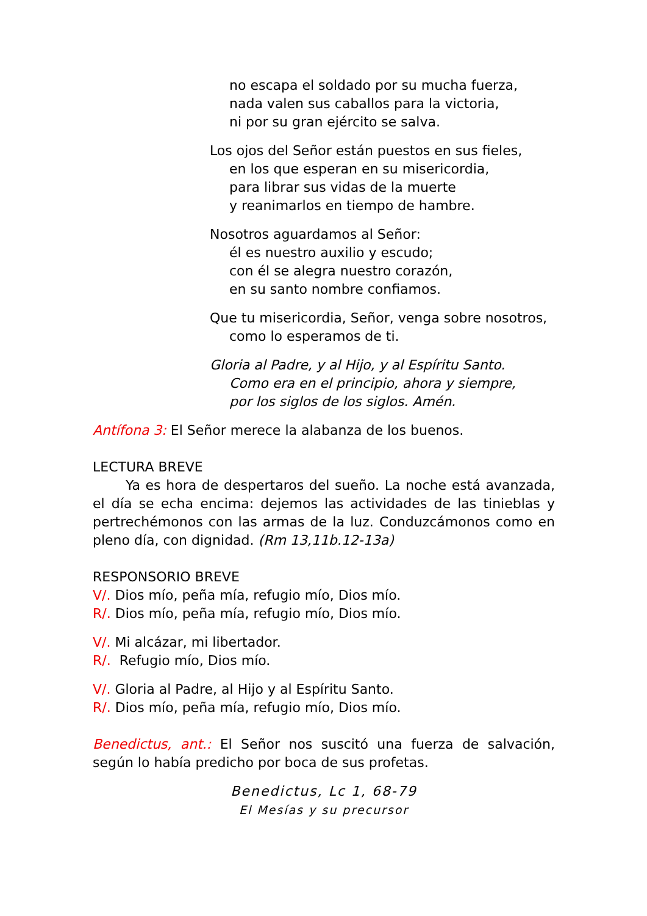no escapa el soldado por su mucha fuerza,
nada valen sus caballos para la victoria,
ni por su gran ejército se salva.
Los ojos del Señor están puestos en sus fieles,
en los que esperan en su misericordia,
para librar sus vidas de la muerte
y reanimarlos en tiempo de hambre.
Nosotros aguardamos al Señor:
él es nuestro auxilio y escudo;
con él se alegra nuestro corazón,
en su santo nombre confiamos.
Que tu misericordia, Señor, venga sobre nosotros,
como lo esperamos de ti.
Gloria al Padre, y al Hijo, y al Espíritu Santo.
Como era en el principio, ahora y siempre,
por los siglos de los siglos. Amén.
Antífona 3: El Señor merece la alabanza de los buenos.
LECTURA BREVE
Ya es hora de despertaros del sueño. La noche está avanzada, el día se echa encima: dejemos las actividades de las tinieblas y pertrechémonos con las armas de la luz. Conduzcámonos como en pleno día, con dignidad. (Rm 13,11b.12-13a)
RESPONSORIO BREVE
V/. Dios mío, peña mía, refugio mío, Dios mío.
R/. Dios mío, peña mía, refugio mío, Dios mío.
V/. Mi alcázar, mi libertador.
R/. Refugio mío, Dios mío.
V/. Gloria al Padre, al Hijo y al Espíritu Santo.
R/. Dios mío, peña mía, refugio mío, Dios mío.
Benedictus, ant.: El Señor nos suscitó una fuerza de salvación, según lo había predicho por boca de sus profetas.
Benedictus, Lc 1, 68-79
El Mesías y su precursor